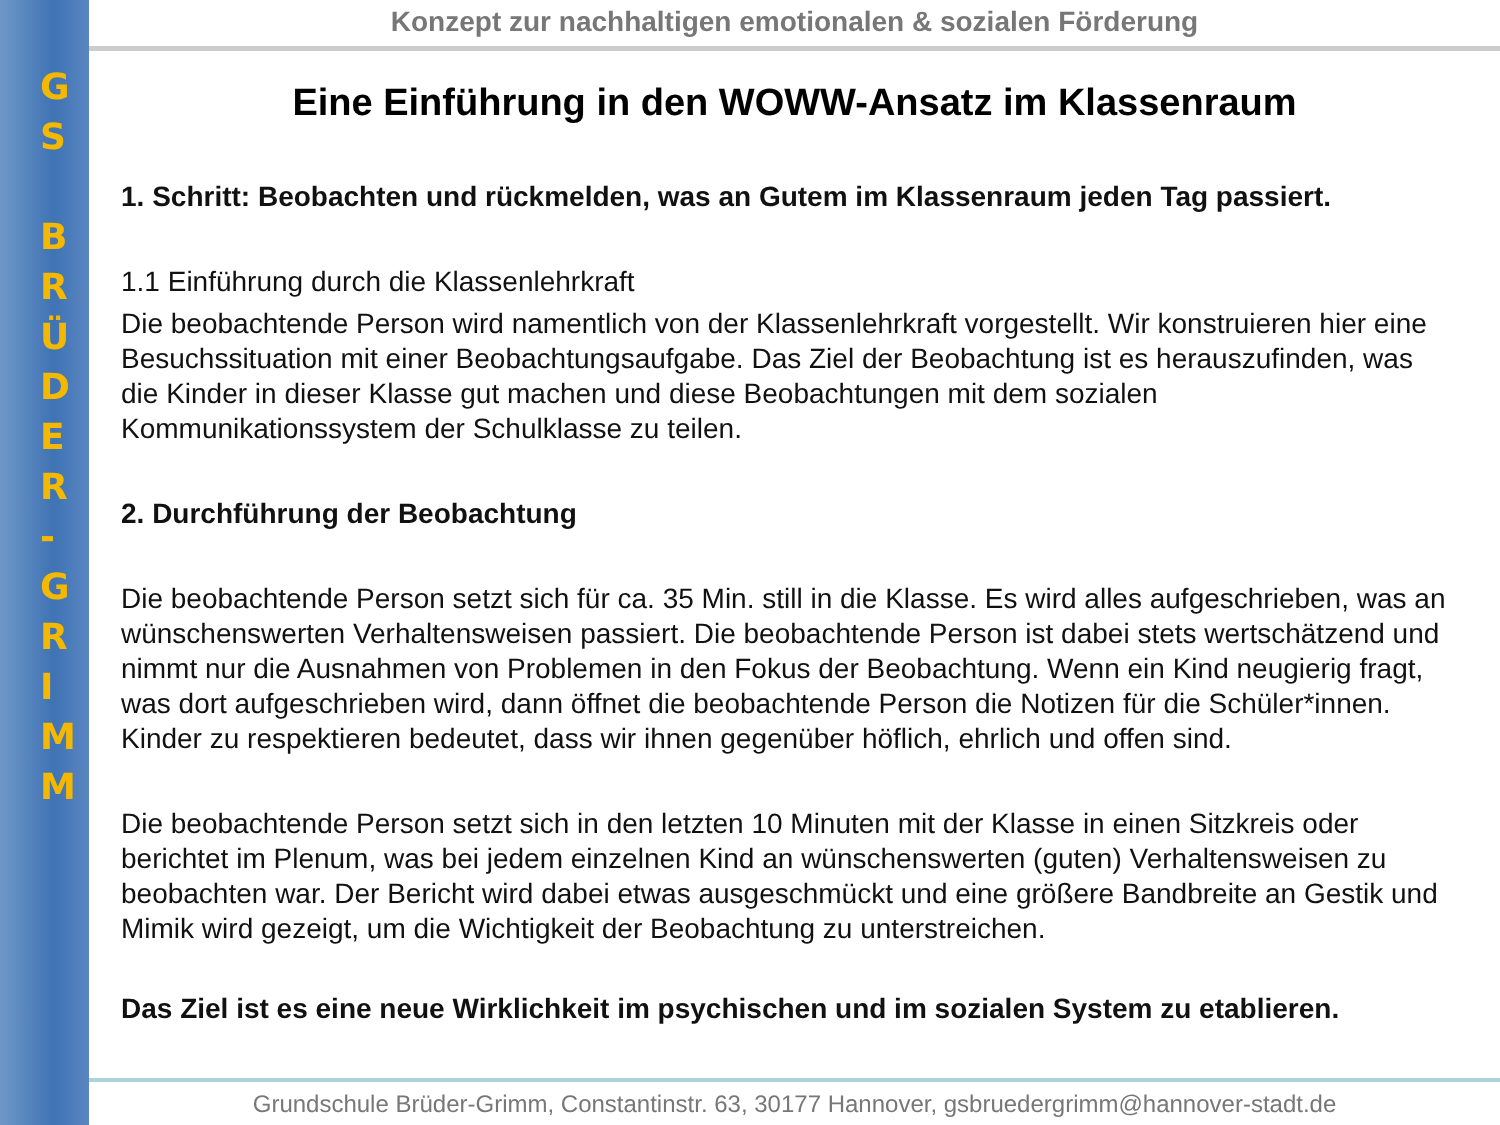G
S
B
R
Ü
D
E
R
-
G
R
I
M
M
Konzept zur nachhaltigen emotionalen & sozialen Förderung
Eine Einführung in den WOWW-Ansatz im Klassenraum
1. Schritt: Beobachten und rückmelden, was an Gutem im Klassenraum jeden Tag passiert.
1.1 Einführung durch die Klassenlehrkraft
Die beobachtende Person wird namentlich von der Klassenlehrkraft vorgestellt. Wir konstruieren hier eine Besuchssituation mit einer Beobachtungsaufgabe. Das Ziel der Beobachtung ist es herauszufinden, was die Kinder in dieser Klasse gut machen und diese Beobachtungen mit dem sozialen Kommunikationssystem der Schulklasse zu teilen.
2. Durchführung der Beobachtung
Die beobachtende Person setzt sich für ca. 35 Min. still in die Klasse. Es wird alles aufgeschrieben, was an wünschenswerten Verhaltensweisen passiert. Die beobachtende Person ist dabei stets wertschätzend und nimmt nur die Ausnahmen von Problemen in den Fokus der Beobachtung. Wenn ein Kind neugierig fragt, was dort aufgeschrieben wird, dann öffnet die beobachtende Person die Notizen für die Schüler*innen. Kinder zu respektieren bedeutet, dass wir ihnen gegenüber höflich, ehrlich und offen sind.
Die beobachtende Person setzt sich in den letzten 10 Minuten mit der Klasse in einen Sitzkreis oder berichtet im Plenum, was bei jedem einzelnen Kind an wünschenswerten (guten) Verhaltensweisen zu beobachten war. Der Bericht wird dabei etwas ausgeschmückt und eine größere Bandbreite an Gestik und Mimik wird gezeigt, um die Wichtigkeit der Beobachtung zu unterstreichen.
Das Ziel ist es eine neue Wirklichkeit im psychischen und im sozialen System zu etablieren.
Grundschule Brüder-Grimm, Constantinstr. 63, 30177 Hannover, gsbruedergrimm@hannover-stadt.de